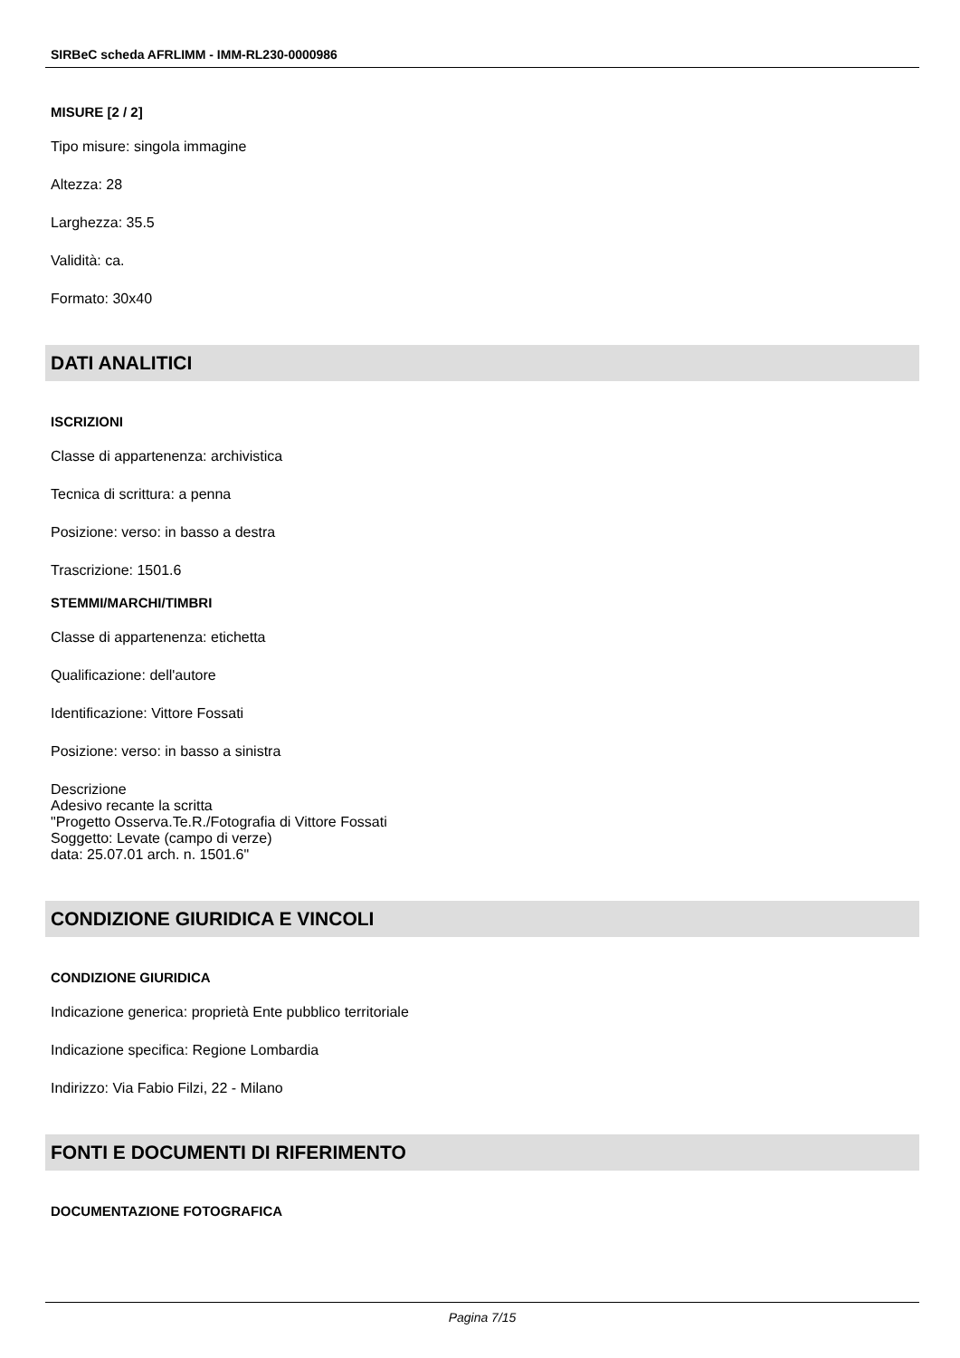SIRBeC scheda AFRLIMM - IMM-RL230-0000986
MISURE [2 / 2]
Tipo misure: singola immagine
Altezza: 28
Larghezza: 35.5
Validità: ca.
Formato: 30x40
DATI ANALITICI
ISCRIZIONI
Classe di appartenenza: archivistica
Tecnica di scrittura: a penna
Posizione: verso: in basso a destra
Trascrizione: 1501.6
STEMMI/MARCHI/TIMBRI
Classe di appartenenza: etichetta
Qualificazione: dell'autore
Identificazione: Vittore Fossati
Posizione: verso: in basso a sinistra
Descrizione
Adesivo recante la scritta
"Progetto Osserva.Te.R./Fotografia di Vittore Fossati
Soggetto: Levate (campo di verze)
data: 25.07.01 arch. n. 1501.6"
CONDIZIONE GIURIDICA E VINCOLI
CONDIZIONE GIURIDICA
Indicazione generica: proprietà Ente pubblico territoriale
Indicazione specifica: Regione Lombardia
Indirizzo: Via Fabio Filzi, 22 - Milano
FONTI E DOCUMENTI DI RIFERIMENTO
DOCUMENTAZIONE FOTOGRAFICA
Pagina 7/15